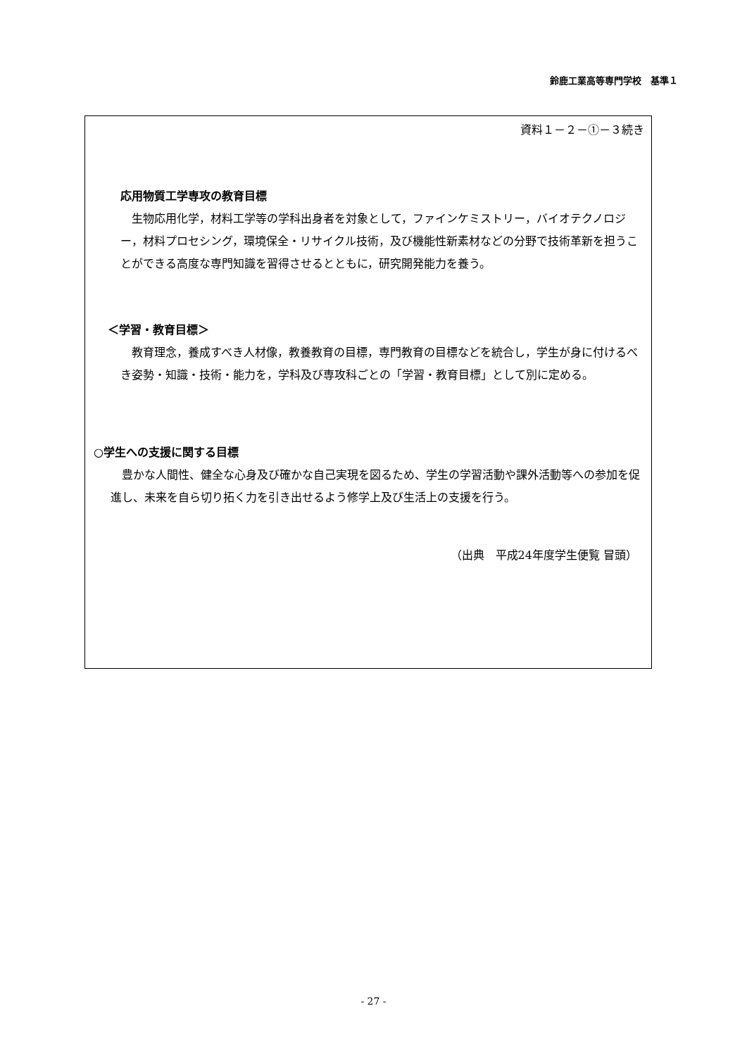鈴鹿工業高等専門学校　基準１
資料１－２－①－３続き
応用物質工学専攻の教育目標
　生物応用化学，材料工学等の学科出身者を対象として，ファインケミストリー，バイオテクノロジー，材料プロセシング，環境保全・リサイクル技術，及び機能性新素材などの分野で技術革新を担うことができる高度な専門知識を習得させるとともに，研究開発能力を養う。
＜学習・教育目標＞
　教育理念，養成すべき人材像，教養教育の目標，専門教育の目標などを統合し，学生が身に付けるべき姿勢・知識・技術・能力を，学科及び専攻科ごとの「学習・教育目標」として別に定める。
○学生への支援に関する目標
　豊かな人間性、健全な心身及び確かな自己実現を図るため、学生の学習活動や課外活動等への参加を促進し、未来を自ら切り拓く力を引き出せるよう修学上及び生活上の支援を行う。
（出典　平成24年度学生便覧 冒頭）
- 27 -